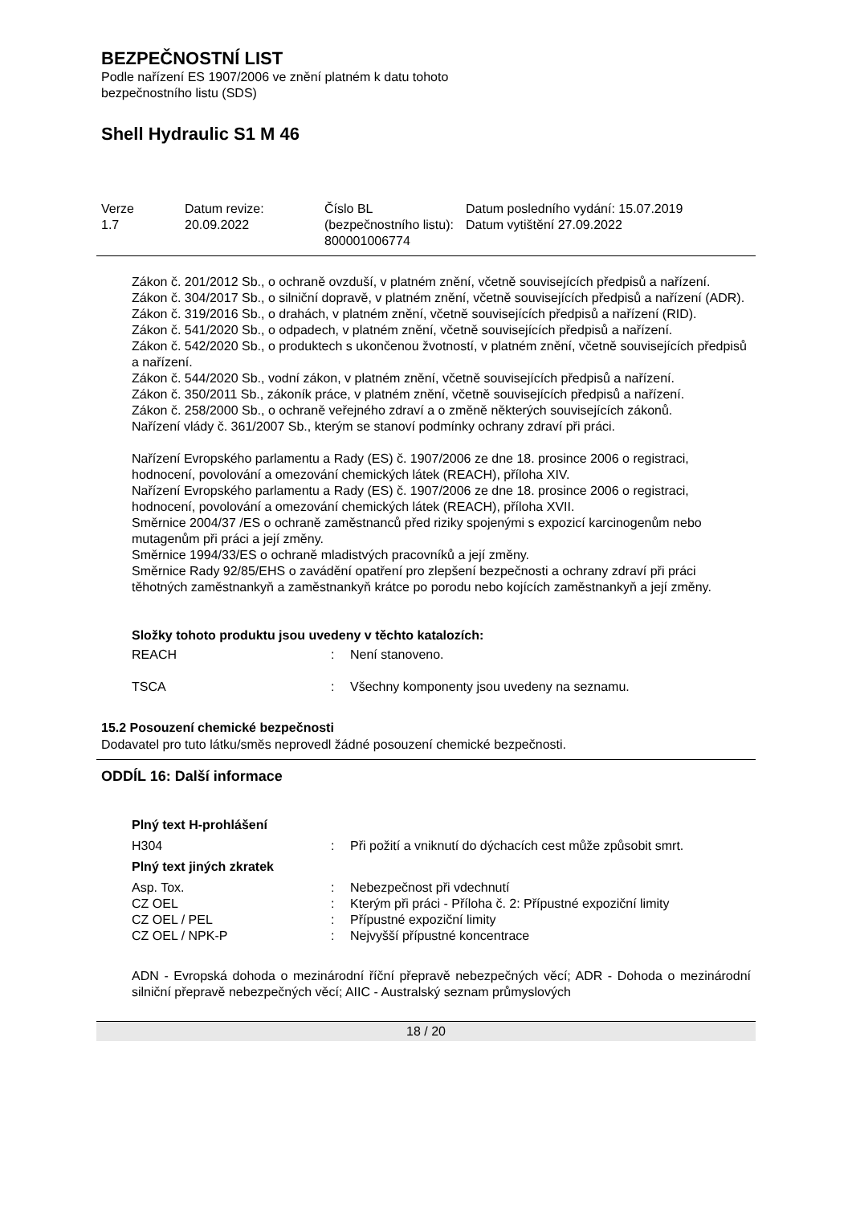BEZPEČNOSTNÍ LIST
Podle nařízení ES 1907/2006 ve znění platném k datu tohoto
bezpečnostního listu (SDS)
Shell Hydraulic S1 M 46
| Verze 1.7 | Datum revize: 20.09.2022 | Číslo BL (bezpečnostního listu): 800001006774 | Datum posledního vydání: 15.07.2019 Datum vytištění 27.09.2022 |
Zákon č. 201/2012 Sb., o ochraně ovzduší, v platném znění, včetně souvisejících předpisů a nařízení.
Zákon č. 304/2017 Sb., o silniční dopravě, v platném znění, včetně souvisejících předpisů a nařízení (ADR).
Zákon č. 319/2016 Sb., o drahách, v platném znění, včetně souvisejících předpisů a nařízení (RID).
Zákon č. 541/2020 Sb., o odpadech, v platném znění, včetně souvisejících předpisů a nařízení.
Zákon č. 542/2020 Sb., o produktech s ukončenou žvotností, v platném znění, včetně souvisejících předpisů a nařízení.
Zákon č. 544/2020 Sb., vodní zákon, v platném znění, včetně souvisejících předpisů a nařízení.
Zákon č. 350/2011 Sb., zákoník práce, v platném znění, včetně souvisejících předpisů a nařízení.
Zákon č. 258/2000 Sb., o ochraně veřejného zdraví a o změně některých souvisejících zákonů.
Nařízení vlády č. 361/2007 Sb., kterým se stanoví podmínky ochrany zdraví při práci.
Nařízení Evropského parlamentu a Rady (ES) č. 1907/2006 ze dne 18. prosince 2006 o registraci, hodnocení, povolování a omezování chemických látek (REACH), příloha XIV.
Nařízení Evropského parlamentu a Rady (ES) č. 1907/2006 ze dne 18. prosince 2006 o registraci, hodnocení, povolování a omezování chemických látek (REACH), příloha XVII.
Směrnice 2004/37 /ES o ochraně zaměstnanců před riziky spojenými s expozicí karcinogenům nebo mutagenům při práci a její změny.
Směrnice 1994/33/ES o ochraně mladistvých pracovníků a její změny.
Směrnice Rady 92/85/EHS o zavádění opatření pro zlepšení bezpečnosti a ochrany zdraví při práci těhotných zaměstnankyň a zaměstnankyň krátce po porodu nebo kojících zaměstnankyň a její změny.
Složky tohoto produktu jsou uvedeny v těchto katalozích:
| REACH | : | Není stanoveno. |
| TSCA | : | Všechny komponenty jsou uvedeny na seznamu. |
15.2 Posouzení chemické bezpečnosti
Dodavatel pro tuto látku/směs neprovedl žádné posouzení chemické bezpečnosti.
ODDÍL 16: Další informace
Plný text H-prohlášení
| H304 | : | Při požití a vniknutí do dýchacích cest může způsobit smrt. |
Plný text jiných zkratek
| Asp. Tox. | : | Nebezpečnost při vdechnutí |
| CZ OEL | : | Kterým při práci - Příloha č. 2: Přípustné expoziční limity |
| CZ OEL / PEL | : | Přípustné expoziční limity |
| CZ OEL / NPK-P | : | Nejvyšší přípustné koncentrace |
ADN - Evropská dohoda o mezinárodní říční přepravě nebezpečných věcí; ADR - Dohoda o mezinárodní silniční přepravě nebezpečných věcí; AIIC - Australský seznam průmyslových
18 / 20